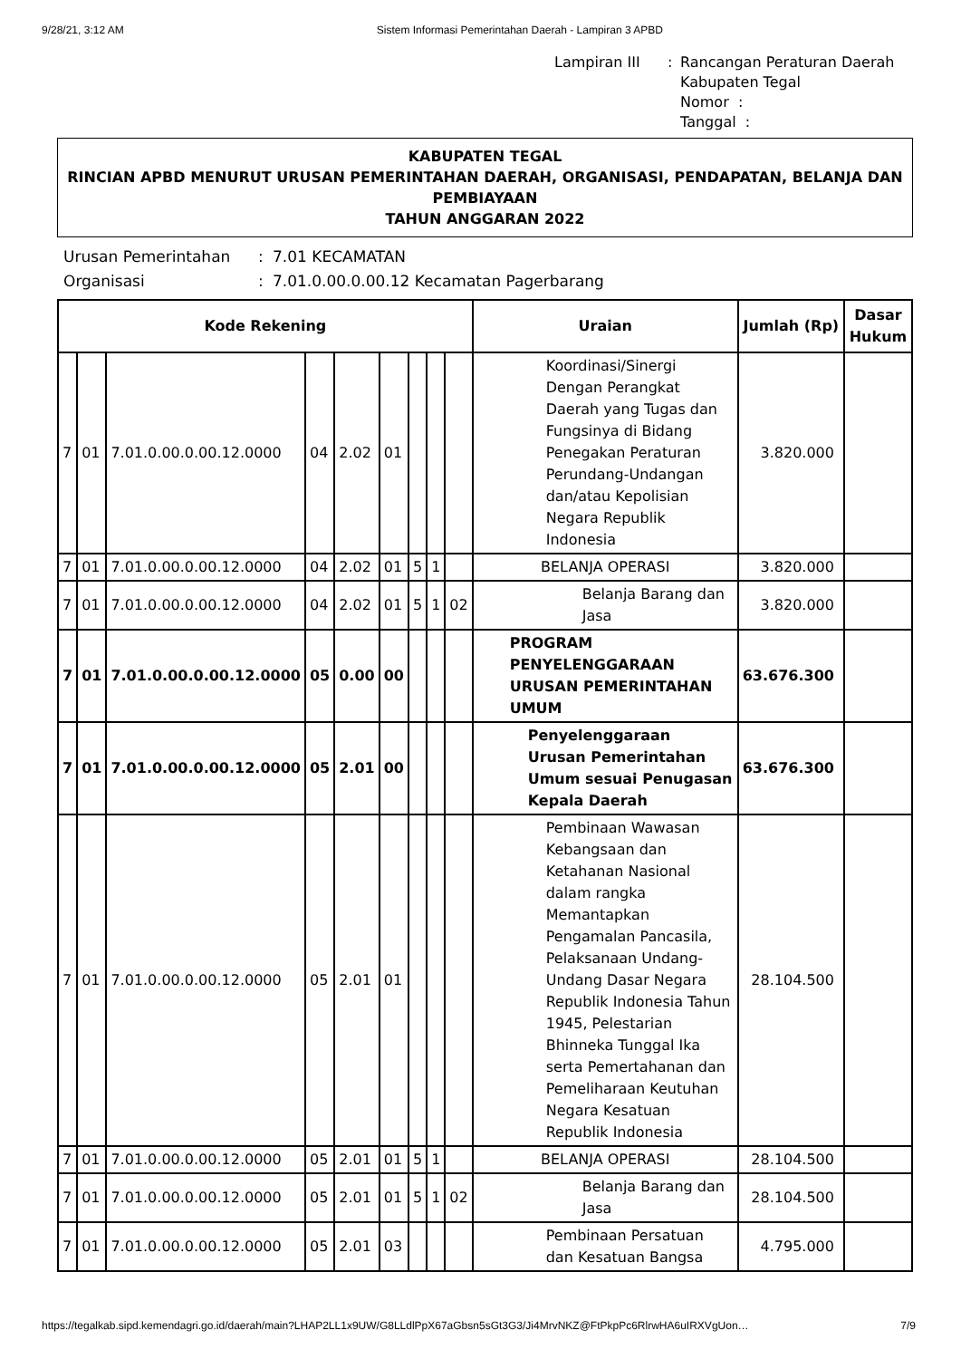9/28/21, 3:12 AM Sistem Informasi Pemerintahan Daerah - Lampiran 3 APBD
Lampiran III: Rancangan Peraturan Daerah
Kabupaten Tegal
Nomor :
Tanggal :
KABUPATEN TEGAL
RINCIAN APBD MENURUT URUSAN PEMERINTAHAN DAERAH, ORGANISASI, PENDAPATAN, BELANJA DAN PEMBIAYAAN
TAHUN ANGGARAN 2022
Urusan Pemerintahan: 7.01 KECAMATAN Organisasi: 7.01.0.00.0.00.12 Kecamatan Pagerbarang
| Kode Rekening | | | | | | | | | Uraian | Jumlah (Rp) | Dasar Hukum |
| --- | --- | --- | --- | --- | --- | --- | --- | --- | --- | --- | --- |
| 7 | 01 | 7.01.0.00.0.00.12.0000 | 04 | 2.02 | 01 | | | | Koordinasi/Sinergi Dengan Perangkat Daerah yang Tugas dan Fungsinya di Bidang Penegakan Peraturan Perundang-Undangan dan/atau Kepolisian Negara Republik Indonesia | 3.820.000 | |
| 7 | 01 | 7.01.0.00.0.00.12.0000 | 04 | 2.02 | 01 | 5 | 1 | | BELANJA OPERASI | 3.820.000 | |
| 7 | 01 | 7.01.0.00.0.00.12.0000 | 04 | 2.02 | 01 | 5 | 1 | 02 | Belanja Barang dan Jasa | 3.820.000 | |
| 7 | 01 | 7.01.0.00.0.00.12.0000 | 05 | 0.00 | 00 | | | | PROGRAM PENYELENGGARAAN URUSAN PEMERINTAHAN UMUM | 63.676.300 | |
| 7 | 01 | 7.01.0.00.0.00.12.0000 | 05 | 2.01 | 00 | | | | Penyelenggaraan Urusan Pemerintahan Umum sesuai Penugasan Kepala Daerah | 63.676.300 | |
| 7 | 01 | 7.01.0.00.0.00.12.0000 | 05 | 2.01 | 01 | | | | Pembinaan Wawasan Kebangsaan dan Ketahanan Nasional dalam rangka Memantapkan Pengamalan Pancasila, Pelaksanaan Undang-Undang Dasar Negara Republik Indonesia Tahun 1945, Pelestarian Bhinneka Tunggal Ika serta Pemertahanan dan Pemeliharaan Keutuhan Negara Kesatuan Republik Indonesia | 28.104.500 | |
| 7 | 01 | 7.01.0.00.0.00.12.0000 | 05 | 2.01 | 01 | 5 | 1 | | BELANJA OPERASI | 28.104.500 | |
| 7 | 01 | 7.01.0.00.0.00.12.0000 | 05 | 2.01 | 01 | 5 | 1 | 02 | Belanja Barang dan Jasa | 28.104.500 | |
| 7 | 01 | 7.01.0.00.0.00.12.0000 | 05 | 2.01 | 03 | | | | Pembinaan Persatuan dan Kesatuan Bangsa | 4.795.000 | |
https://tegalkab.sipd.kemendagri.go.id/daerah/main?LHAP2LL1x9UW/G8LLdlPpX67aGbsn5sGt3G3/Ji4MrvNKZ@FtPkpPc6RlrwHA6uIRXVgUon… 7/9